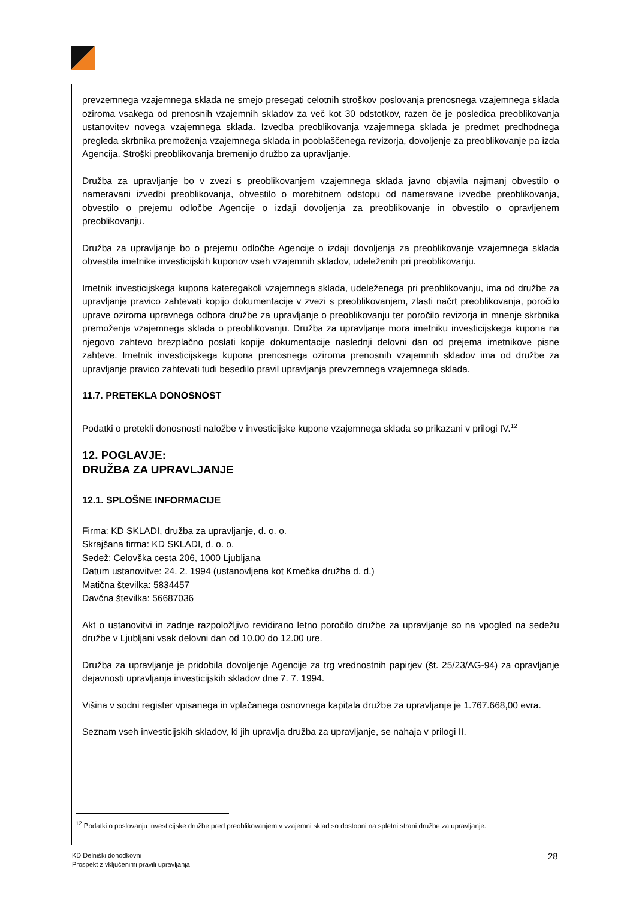prevzemnega vzajemnega sklada ne smejo presegati celotnih stroškov poslovanja prenosnega vzajemnega sklada oziroma vsakega od prenosnih vzajemnih skladov za več kot 30 odstotkov, razen če je posledica preoblikovanja ustanovitev novega vzajemnega sklada. Izvedba preoblikovanja vzajemnega sklada je predmet predhodnega pregleda skrbnika premoženja vzajemnega sklada in pooblaščenega revizorja, dovoljenje za preoblikovanje pa izda Agencija. Stroški preoblikovanja bremenijo družbo za upravljanje.
Družba za upravljanje bo v zvezi s preoblikovanjem vzajemnega sklada javno objavila najmanj obvestilo o nameravani izvedbi preoblikovanja, obvestilo o morebitnem odstopu od nameravane izvedbe preoblikovanja, obvestilo o prejemu odločbe Agencije o izdaji dovoljenja za preoblikovanje in obvestilo o opravljenem preoblikovanju.
Družba za upravljanje bo o prejemu odločbe Agencije o izdaji dovoljenja za preoblikovanje vzajemnega sklada obvestila imetnike investicijskih kuponov vseh vzajemnih skladov, udeleženih pri preoblikovanju.
Imetnik investicijskega kupona kateregakoli vzajemnega sklada, udeleženega pri preoblikovanju, ima od družbe za upravljanje pravico zahtevati kopijo dokumentacije v zvezi s preoblikovanjem, zlasti načrt preoblikovanja, poročilo uprave oziroma upravnega odbora družbe za upravljanje o preoblikovanju ter poročilo revizorja in mnenje skrbnika premoženja vzajemnega sklada o preoblikovanju. Družba za upravljanje mora imetniku investicijskega kupona na njegovo zahtevo brezplačno poslati kopije dokumentacije naslednji delovni dan od prejema imetnikove pisne zahteve. Imetnik investicijskega kupona prenosnega oziroma prenosnih vzajemnih skladov ima od družbe za upravljanje pravico zahtevati tudi besedilo pravil upravljanja prevzemnega vzajemnega sklada.
11.7. PRETEKLA DONOSNOST
Podatki o pretekli donosnosti naložbe v investicijske kupone vzajemnega sklada so prikazani v prilogi IV.<sup>12</sup>
12. POGLAVJE:
DRUŽBA ZA UPRAVLJANJE
12.1. SPLOŠNE INFORMACIJE
Firma: KD SKLADI, družba za upravljanje, d. o. o.
Skrajšana firma: KD SKLADI, d. o. o.
Sedež: Celovška cesta 206, 1000 Ljubljana
Datum ustanovitve: 24. 2. 1994 (ustanovljena kot Kmečka družba d. d.)
Matična številka: 5834457
Davčna številka: 56687036
Akt o ustanovitvi in zadnje razpoložljivo revidirano letno poročilo družbe za upravljanje so na vpogled na sedežu družbe v Ljubljani vsak delovni dan od 10.00 do 12.00 ure.
Družba za upravljanje je pridobila dovoljenje Agencije za trg vrednostnih papirjev (št. 25/23/AG-94) za opravljanje dejavnosti upravljanja investicijskih skladov dne 7. 7. 1994.
Višina v sodni register vpisanega in vplačanega osnovnega kapitala družbe za upravljanje je 1.767.668,00 evra.
Seznam vseh investicijskih skladov, ki jih upravlja družba za upravljanje, se nahaja v prilogi II.
<sup>12</sup> Podatki o poslovanju investicijske družbe pred preoblikovanjem v vzajemni sklad so dostopni na spletni strani družbe za upravljanje.
KD Delniški dohodkovni
Prospekt z vključenimi pravili upravljanja
28